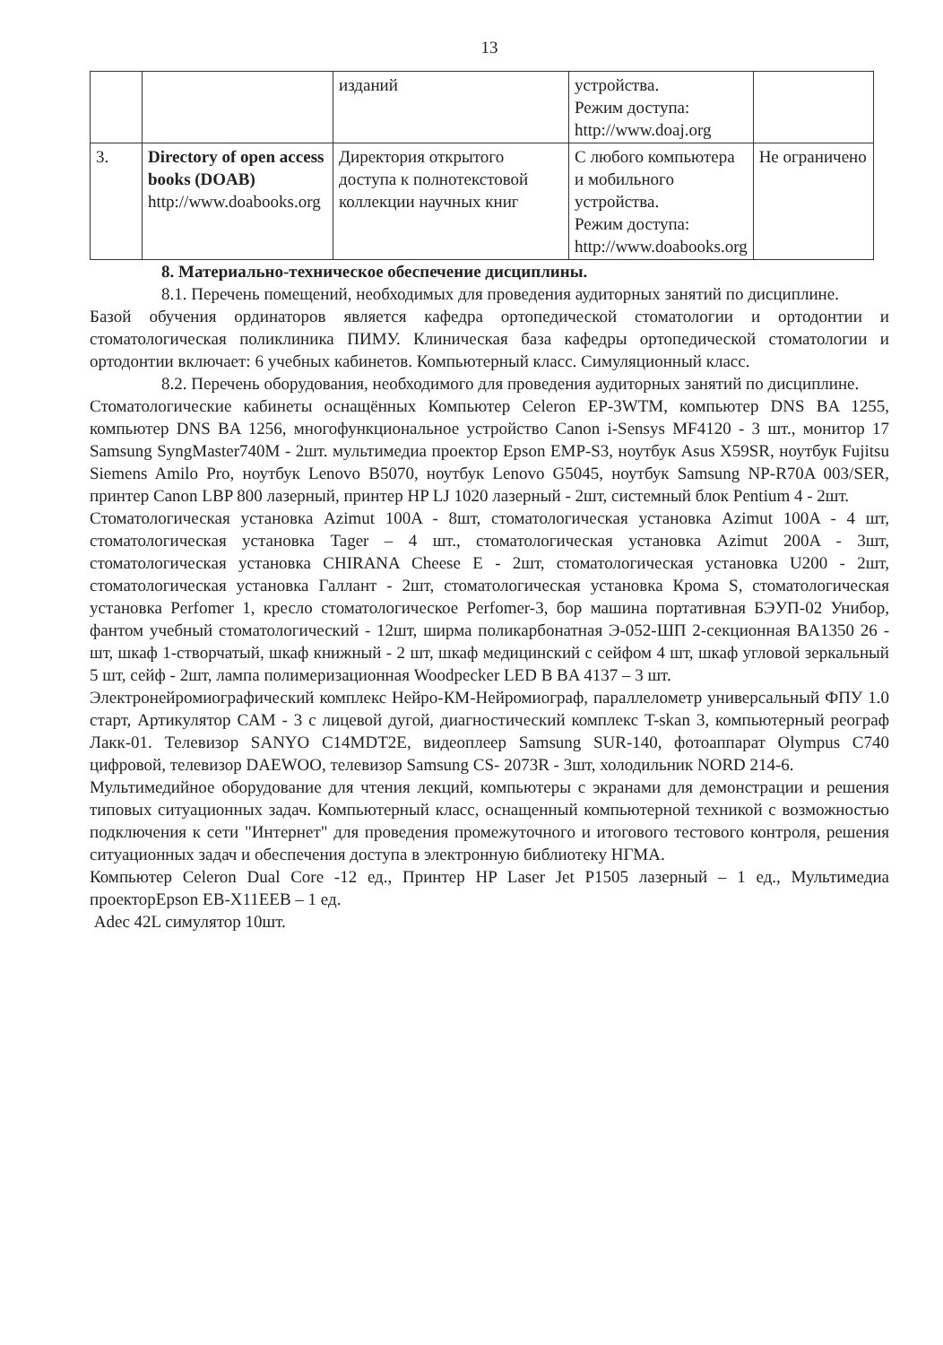13
| | | изданий | устройства. Режим доступа: http://www.doaj.org | |
| 3. | Directory of open access books (DOAB) http://www.doabooks.org | Директория открытого доступа к полнотекстовой коллекции научных книг | С любого компьютера и мобильного устройства. Режим доступа: http://www.doabooks.org | Не ограничено |
8. Материально-техническое обеспечение дисциплины.
8.1. Перечень помещений, необходимых для проведения аудиторных занятий по дисциплине.
Базой обучения ординаторов является кафедра ортопедической стоматологии и ортодонтии и стоматологическая поликлиника ПИМУ. Клиническая база кафедры ортопедической стоматологии и ортодонтии включает: 6 учебных кабинетов. Компьютерный класс. Симуляционный класс.
8.2. Перечень оборудования, необходимого для проведения аудиторных занятий по дисциплине.
Стоматологические кабинеты оснащённых Компьютер Celeron EP-3WTM, компьютер DNS BA 1255, компьютер DNS BA 1256, многофункциональное устройство Canon i-Sensys MF4120 - 3 шт., монитор 17 Samsung SyngMaster740M - 2шт. мультимедиа проектор Epson EMP-S3, ноутбук Asus X59SR, ноутбук Fujitsu Siemens Amilo Pro, ноутбук Lenovo B5070, ноутбук Lenovo G5045, ноутбук Samsung NP-R70A 003/SER, принтер Canon LBP 800 лазерный, принтер HP LJ 1020 лазерный - 2шт, системный блок Pentium 4 - 2шт.
Стоматологическая установка Azimut 100A - 8шт, стоматологическая установка Azimut 100A - 4 шт, стоматологическая установка Tager – 4 шт., стоматологическая установка Azimut 200A - 3шт, стоматологическая установка CHIRANA Cheese E - 2шт, стоматологическая установка U200 - 2шт, стоматологическая установка Галлант - 2шт, стоматологическая установка Крома S, стоматологическая установка Perfomer 1, кресло стоматологическое Perfomer-3, бор машина портативная БЭУП-02 Унибор, фантом учебный стоматологический - 12шт, ширма поликарбонатная Э-052-ШП 2-секционная BA1350 26 - шт, шкаф 1-створчатый, шкаф книжный - 2 шт, шкаф медицинский с сейфом 4 шт, шкаф угловой зеркальный 5 шт, сейф - 2шт, лампа полимеризационная Woodpecker LED B BA 4137 – 3 шт.
Электронейромиографический комплекс Нейро-КМ-Нейромиограф, параллелометр универсальный ФПУ 1.0 старт, Артикулятор CAM - 3 с лицевой дугой, диагностический комплекс T-skan 3, компьютерный реограф Лакк-01. Телевизор SANYO C14MDT2E, видеоплеер Samsung SUR-140, фотоаппарат Olympus C740 цифровой, телевизор DAEWOO, телевизор Samsung CS- 2073R - 3шт, холодильник NORD 214-6.
Мультимедийное оборудование для чтения лекций, компьютеры с экранами для демонстрации и решения типовых ситуационных задач. Компьютерный класс, оснащенный компьютерной техникой с возможностью подключения к сети "Интернет" для проведения промежуточного и итогового тестового контроля, решения ситуационных задач и обеспечения доступа в электронную библиотеку НГМА.
Компьютер Celeron Dual Core -12 ед., Принтер HP Laser Jet P1505 лазерный – 1 ед., Мультимедиа проекторEpson EB-X11EEB – 1 ед.
Adec 42L симулятор 10шт.